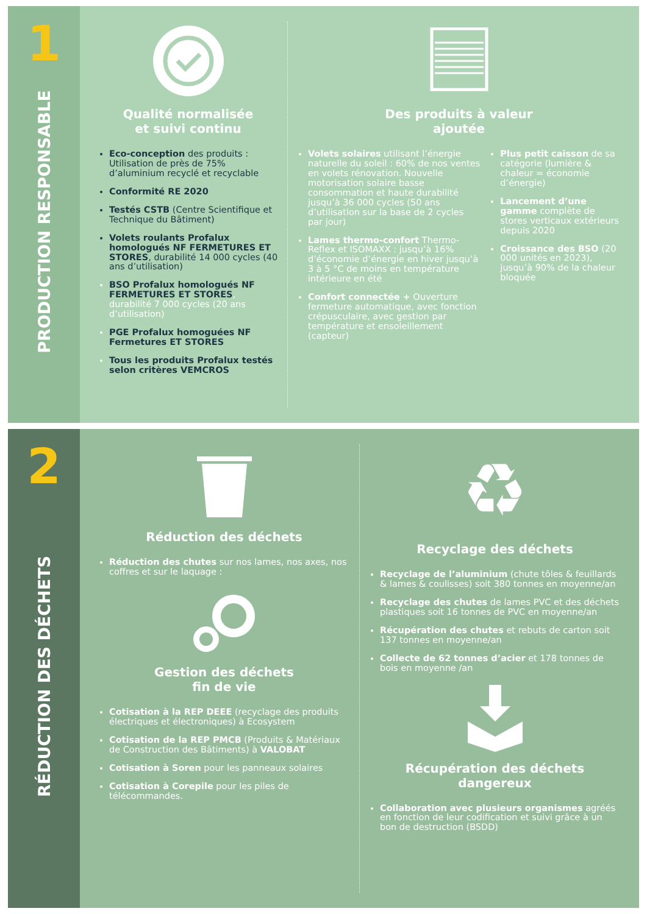1
PRODUCTION RESPONSABLE
Qualité normalisée
et suivi continu
Eco-conception des produits : Utilisation de près de 75% d’aluminium recyclé et recyclable
Conformité RE 2020
Testés CSTB (Centre Scientifique et Technique du Bâtiment)
Volets roulants Profalux homologués NF FERMETURES ET STORES, durabilité 14 000 cycles (40 ans d’utilisation)
BSO Profalux homologués NF FERMETURES ET STORES, durabilité 7 000 cycles (20 ans d’utilisation)
PGE Profalux homoguées NF Fermetures ET STORES
Tous les produits Profalux testés selon critères VEMCROS
Des produits à valeur
ajoutée
Volets solaires utilisant l’énergie naturelle du soleil : 60% de nos ventes en volets rénovation. Nouvelle motorisation solaire basse consommation et haute durabilité jusqu’à 36 000 cycles (50 ans d’utilisation sur la base de 2 cycles par jour)
Lames thermo-confort Thermo-Reflex et ISOMAXX : jusqu’à 16% d’économie d’énergie en hiver jusqu’à 3 à 5 °C de moins en température intérieure en été
Confort connectée + Ouverture fermeture automatique, avec fonction crépusculaire, avec gestion par température et ensoleillement (capteur)
Plus petit caisson de sa catégorie (lumière & chaleur = économie d’énergie)
Lancement d’une gamme complète de stores verticaux extérieurs depuis 2020
Croissance des BSO (20 000 unités en 2023), jusqu’à 90% de la chaleur bloquée
2
RÉDUCTION DES DÉCHETS
Réduction des déchets
Réduction des chutes sur nos lames, nos axes, nos coffres et sur le laquage :
Gestion des déchets
fin de vie
Cotisation à la REP DEEE (recyclage des produits électriques et électroniques) à Ecosystem
Cotisation de la REP PMCB (Produits & Matériaux de Construction des Bâtiments) à VALOBAT
Cotisation à Soren pour les panneaux solaires
Cotisation à Corepile pour les piles de télécommandes.
♻
Recyclage des déchets
Recyclage de l’aluminium (chute tôles & feuillards & lames & coulisses) soit 380 tonnes en moyenne/an
Recyclage des chutes de lames PVC et des déchets plastiques soit 16 tonnes de PVC en moyenne/an
Récupération des chutes et rebuts de carton soit 137 tonnes en moyenne/an
Collecte de 62 tonnes d’acier et 178 tonnes de bois en moyenne /an
Récupération des déchets
dangereux
Collaboration avec plusieurs organismes agréés en fonction de leur codification et suivi grâce à un bon de destruction (BSDD)